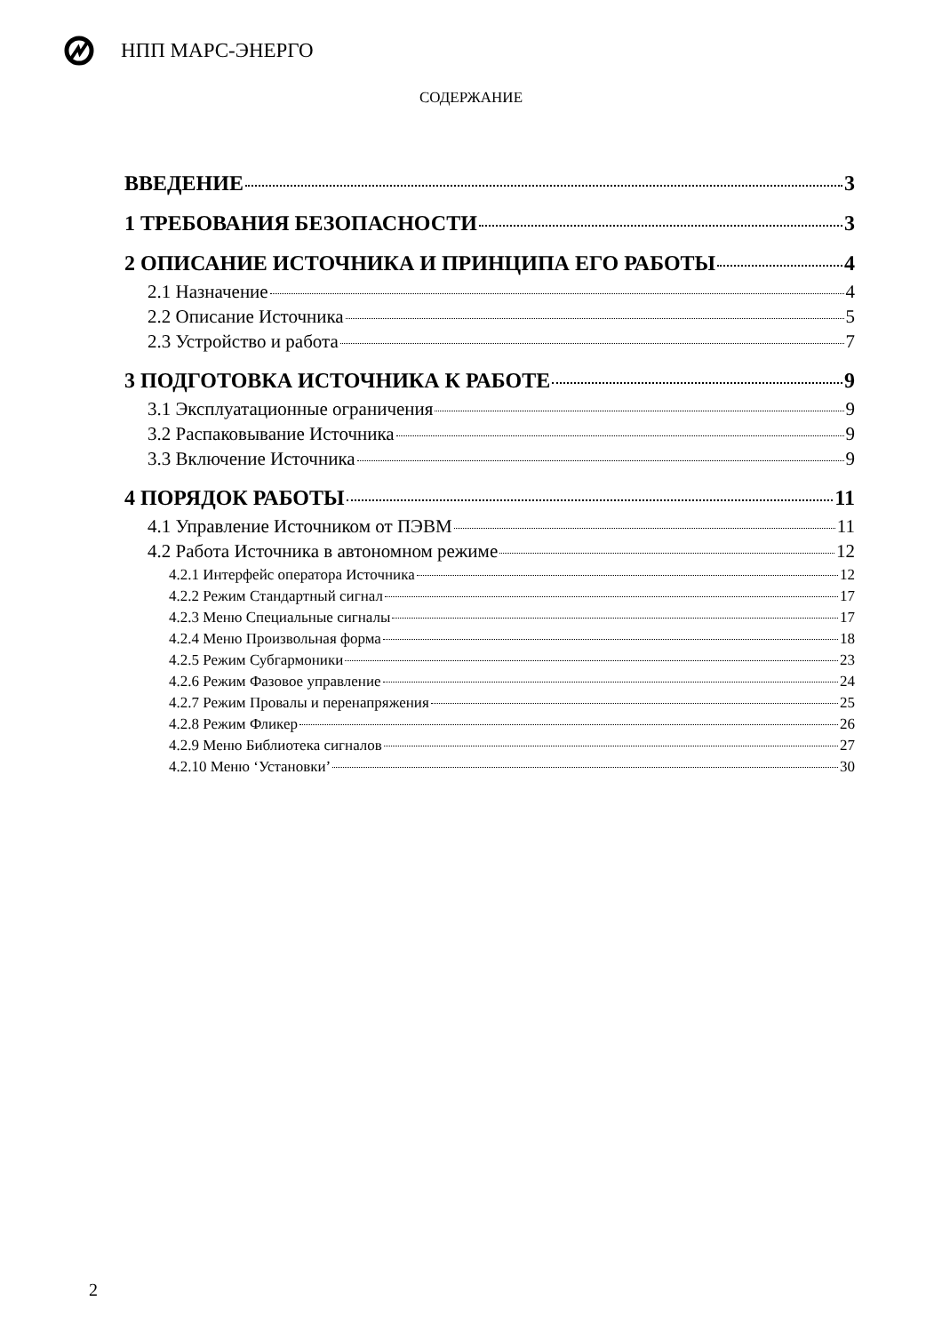НПП МАРС-ЭНЕРГО
СОДЕРЖАНИЕ
ВВЕДЕНИЕ 3
1 ТРЕБОВАНИЯ БЕЗОПАСНОСТИ 3
2 ОПИСАНИЕ ИСТОЧНИКА И ПРИНЦИПА ЕГО РАБОТЫ 4
2.1 Назначение 4
2.2 Описание Источника 5
2.3 Устройство и работа 7
3 ПОДГОТОВКА ИСТОЧНИКА К РАБОТЕ 9
3.1 Эксплуатационные ограничения 9
3.2 Распаковывание Источника 9
3.3 Включение Источника 9
4 ПОРЯДОК РАБОТЫ 11
4.1 Управление Источником от ПЭВМ 11
4.2 Работа Источника в автономном режиме 12
4.2.1 Интерфейс оператора Источника 12
4.2.2 Режим Стандартный сигнал 17
4.2.3 Меню Специальные сигналы 17
4.2.4 Меню Произвольная форма 18
4.2.5 Режим Субгармоники 23
4.2.6 Режим Фазовое управление 24
4.2.7 Режим Провалы и перенапряжения 25
4.2.8 Режим Фликер 26
4.2.9 Меню Библиотека сигналов 27
4.2.10 Меню ‘Установки’ 30
2